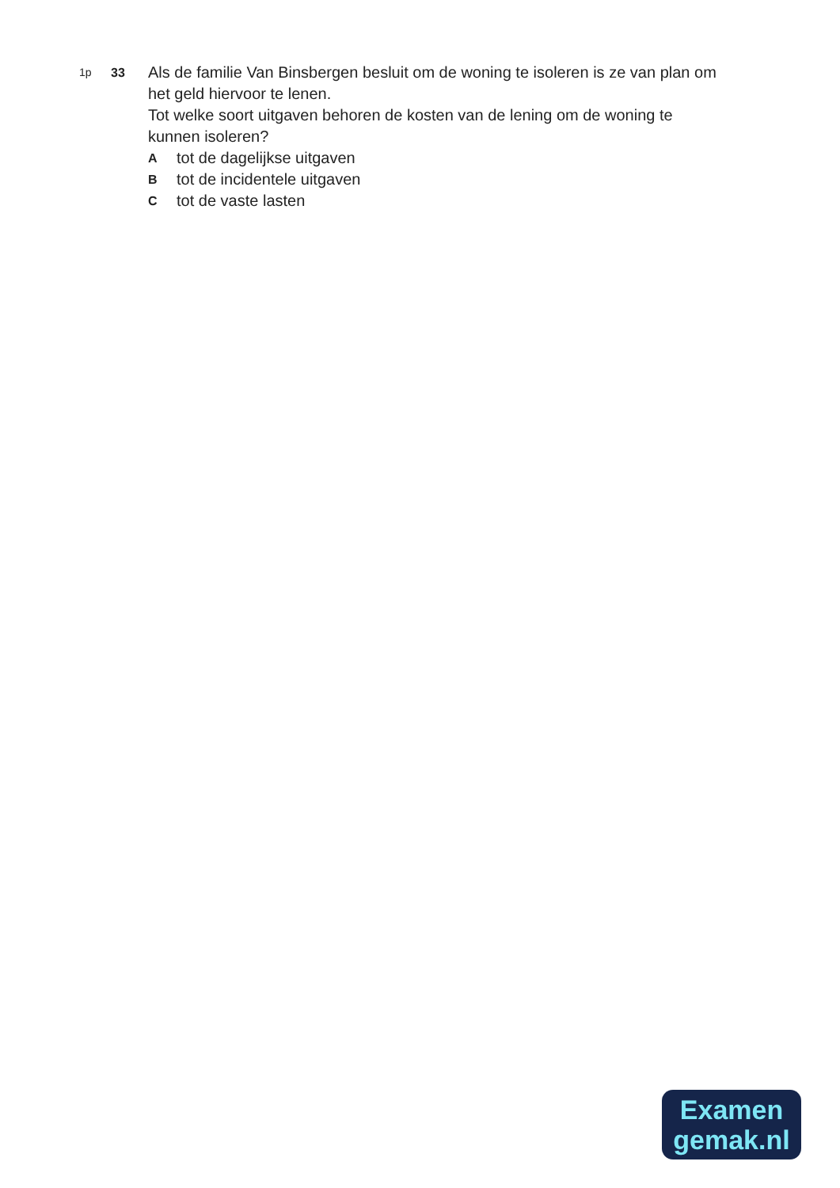1p 33
Als de familie Van Binsbergen besluit om de woning te isoleren is ze van plan om het geld hiervoor te lenen.
Tot welke soort uitgaven behoren de kosten van de lening om de woning te kunnen isoleren?
Atot de dagelijkse uitgaven
Btot de incidentele uitgaven
Ctot de vaste lasten
Examen
gemak.nl